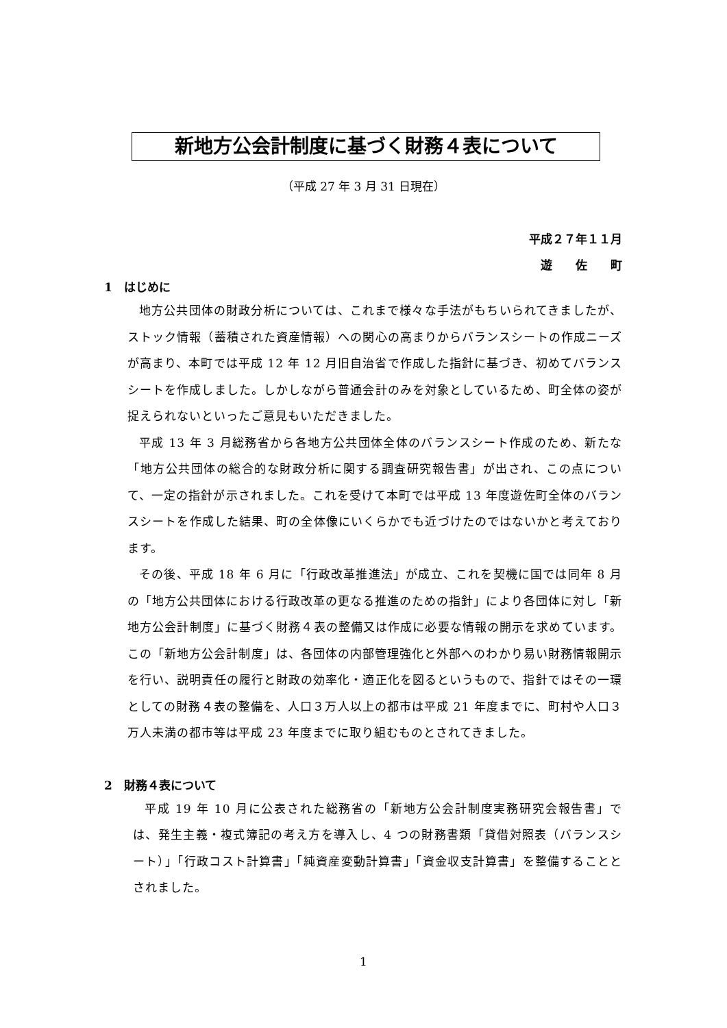新地方公会計制度に基づく財務４表について
（平成 27 年 3 月 31 日現在）
平成２７年１１月
遊　　佐　　町
1　はじめに
地方公共団体の財政分析については、これまで様々な手法がもちいられてきましたが、ストック情報（蓄積された資産情報）への関心の高まりからバランスシートの作成ニーズが高まり、本町では平成 12 年 12 月旧自治省で作成した指針に基づき、初めてバランスシートを作成しました。しかしながら普通会計のみを対象としているため、町全体の姿が捉えられないといったご意見もいただきました。
平成 13 年 3 月総務省から各地方公共団体全体のバランスシート作成のため、新たな「地方公共団体の総合的な財政分析に関する調査研究報告書」が出され、この点について、一定の指針が示されました。これを受けて本町では平成 13 年度遊佐町全体のバランスシートを作成した結果、町の全体像にいくらかでも近づけたのではないかと考えております。
その後、平成 18 年 6 月に「行政改革推進法」が成立、これを契機に国では同年 8 月の「地方公共団体における行政改革の更なる推進のための指針」により各団体に対し「新地方公会計制度」に基づく財務４表の整備又は作成に必要な情報の開示を求めています。この「新地方公会計制度」は、各団体の内部管理強化と外部へのわかり易い財務情報開示を行い、説明責任の履行と財政の効率化・適正化を図るというもので、指針ではその一環としての財務４表の整備を、人口３万人以上の都市は平成 21 年度までに、町村や人口３万人未満の都市等は平成 23 年度までに取り組むものとされてきました。
2　財務４表について
平成 19 年 10 月に公表された総務省の「新地方公会計制度実務研究会報告書」では、発生主義・複式簿記の考え方を導入し、4 つの財務書類「貸借対照表（バランスシート）」「行政コスト計算書」「純資産変動計算書」「資金収支計算書」を整備することとされました。
1